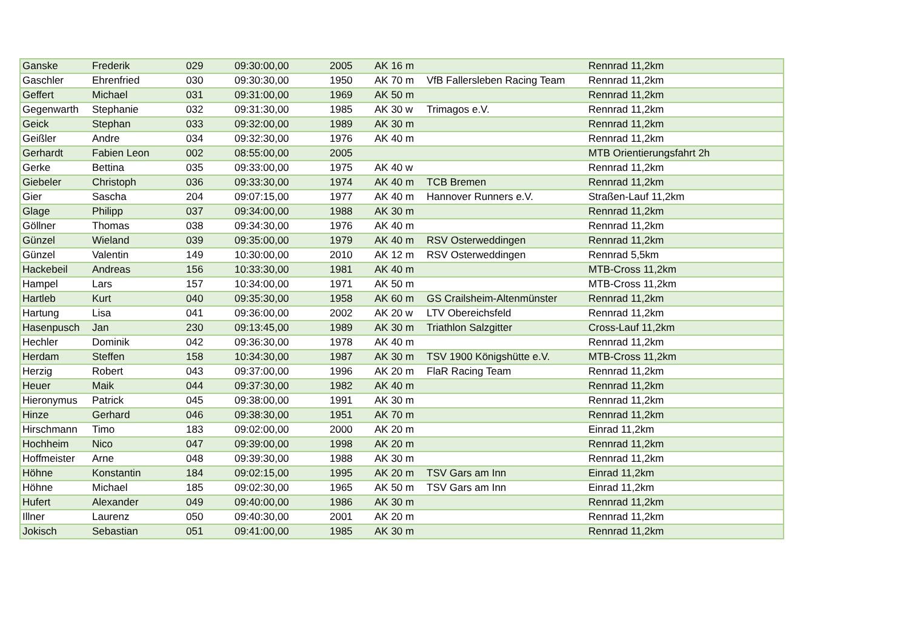| Ganske | Frederik | 029 | 09:30:00,00 | 2005 | AK 16 m | | Rennrad 11,2km |
| Gaschler | Ehrenfried | 030 | 09:30:30,00 | 1950 | AK 70 m | VfB Fallersleben Racing Team | Rennrad 11,2km |
| Geffert | Michael | 031 | 09:31:00,00 | 1969 | AK 50 m | | Rennrad 11,2km |
| Gegenwarth | Stephanie | 032 | 09:31:30,00 | 1985 | AK 30 w | Trimagos e.V. | Rennrad 11,2km |
| Geick | Stephan | 033 | 09:32:00,00 | 1989 | AK 30 m | | Rennrad 11,2km |
| Geißler | Andre | 034 | 09:32:30,00 | 1976 | AK 40 m | | Rennrad 11,2km |
| Gerhardt | Fabien Leon | 002 | 08:55:00,00 | 2005 | | | MTB Orientierungsfahrt 2h |
| Gerke | Bettina | 035 | 09:33:00,00 | 1975 | AK 40 w | | Rennrad 11,2km |
| Giebeler | Christoph | 036 | 09:33:30,00 | 1974 | AK 40 m | TCB Bremen | Rennrad 11,2km |
| Gier | Sascha | 204 | 09:07:15,00 | 1977 | AK 40 m | Hannover Runners e.V. | Straßen-Lauf 11,2km |
| Glage | Philipp | 037 | 09:34:00,00 | 1988 | AK 30 m | | Rennrad 11,2km |
| Göllner | Thomas | 038 | 09:34:30,00 | 1976 | AK 40 m | | Rennrad 11,2km |
| Günzel | Wieland | 039 | 09:35:00,00 | 1979 | AK 40 m | RSV Osterweddingen | Rennrad 11,2km |
| Günzel | Valentin | 149 | 10:30:00,00 | 2010 | AK 12 m | RSV Osterweddingen | Rennrad 5,5km |
| Hackebeil | Andreas | 156 | 10:33:30,00 | 1981 | AK 40 m | | MTB-Cross 11,2km |
| Hampel | Lars | 157 | 10:34:00,00 | 1971 | AK 50 m | | MTB-Cross 11,2km |
| Hartleb | Kurt | 040 | 09:35:30,00 | 1958 | AK 60 m | GS Crailsheim-Altenmünster | Rennrad 11,2km |
| Hartung | Lisa | 041 | 09:36:00,00 | 2002 | AK 20 w | LTV Obereichsfeld | Rennrad 11,2km |
| Hasenpusch | Jan | 230 | 09:13:45,00 | 1989 | AK 30 m | Triathlon Salzgitter | Cross-Lauf 11,2km |
| Hechler | Dominik | 042 | 09:36:30,00 | 1978 | AK 40 m | | Rennrad 11,2km |
| Herdam | Steffen | 158 | 10:34:30,00 | 1987 | AK 30 m | TSV 1900 Königshütte e.V. | MTB-Cross 11,2km |
| Herzig | Robert | 043 | 09:37:00,00 | 1996 | AK 20 m | FlaR Racing Team | Rennrad 11,2km |
| Heuer | Maik | 044 | 09:37:30,00 | 1982 | AK 40 m | | Rennrad 11,2km |
| Hieronymus | Patrick | 045 | 09:38:00,00 | 1991 | AK 30 m | | Rennrad 11,2km |
| Hinze | Gerhard | 046 | 09:38:30,00 | 1951 | AK 70 m | | Rennrad 11,2km |
| Hirschmann | Timo | 183 | 09:02:00,00 | 2000 | AK 20 m | | Einrad 11,2km |
| Hochheim | Nico | 047 | 09:39:00,00 | 1998 | AK 20 m | | Rennrad 11,2km |
| Hoffmeister | Arne | 048 | 09:39:30,00 | 1988 | AK 30 m | | Rennrad 11,2km |
| Höhne | Konstantin | 184 | 09:02:15,00 | 1995 | AK 20 m | TSV Gars am Inn | Einrad 11,2km |
| Höhne | Michael | 185 | 09:02:30,00 | 1965 | AK 50 m | TSV Gars am Inn | Einrad 11,2km |
| Hufert | Alexander | 049 | 09:40:00,00 | 1986 | AK 30 m | | Rennrad 11,2km |
| Illner | Laurenz | 050 | 09:40:30,00 | 2001 | AK 20 m | | Rennrad 11,2km |
| Jokisch | Sebastian | 051 | 09:41:00,00 | 1985 | AK 30 m | | Rennrad 11,2km |